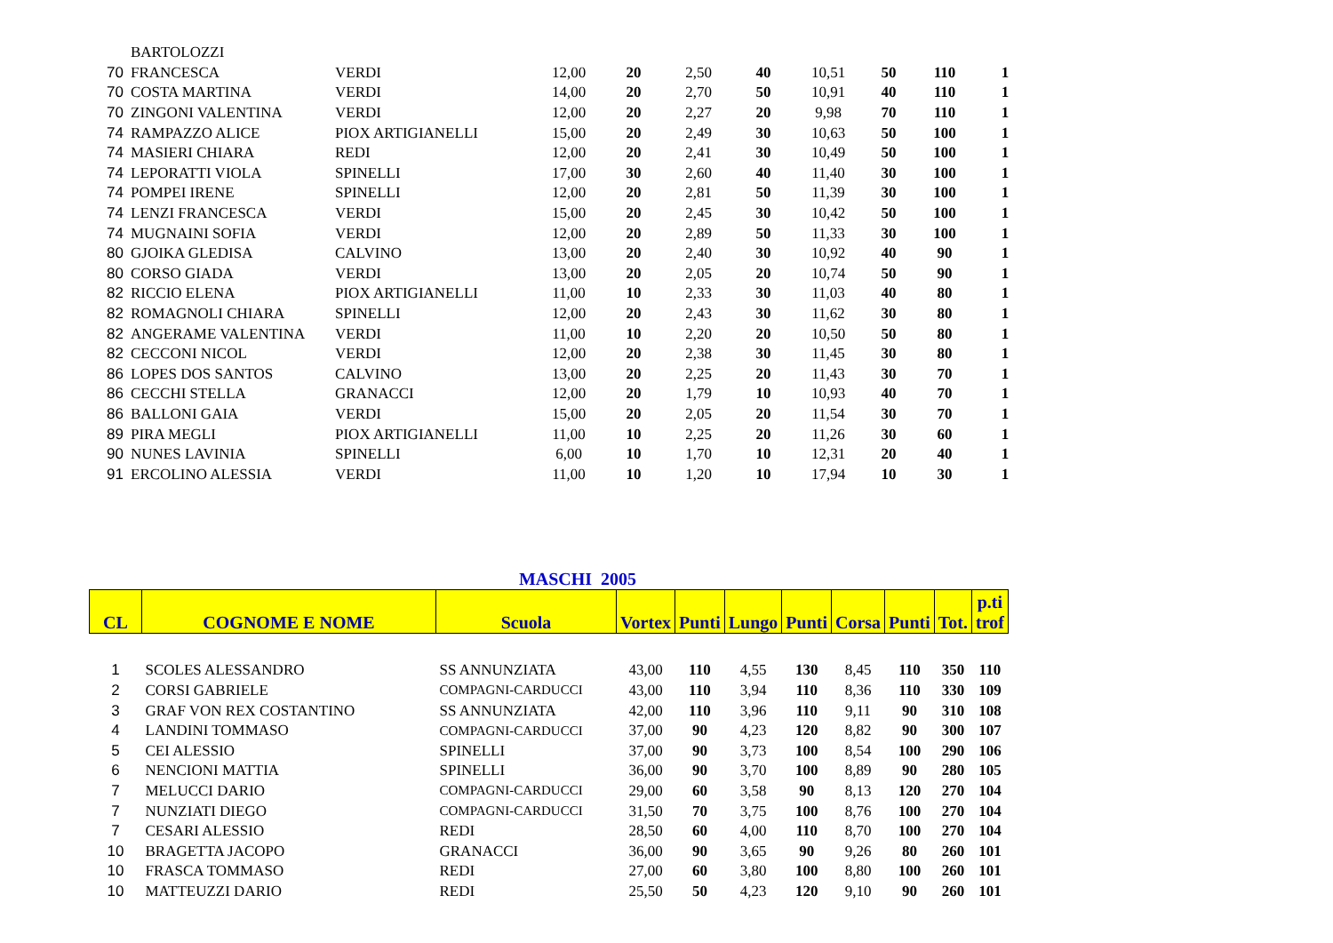| | BARTOLOZZI | | | | | | | | | |
| 70 | FRANCESCA | VERDI | 12,00 | 20 | 2,50 | 40 | 10,51 | 50 | 110 | 1 |
| 70 | COSTA MARTINA | VERDI | 14,00 | 20 | 2,70 | 50 | 10,91 | 40 | 110 | 1 |
| 70 | ZINGONI VALENTINA | VERDI | 12,00 | 20 | 2,27 | 20 | 9,98 | 70 | 110 | 1 |
| 74 | RAMPAZZO ALICE | PIOX ARTIGIANELLI | 15,00 | 20 | 2,49 | 30 | 10,63 | 50 | 100 | 1 |
| 74 | MASIERI CHIARA | REDI | 12,00 | 20 | 2,41 | 30 | 10,49 | 50 | 100 | 1 |
| 74 | LEPORATTI VIOLA | SPINELLI | 17,00 | 30 | 2,60 | 40 | 11,40 | 30 | 100 | 1 |
| 74 | POMPEI IRENE | SPINELLI | 12,00 | 20 | 2,81 | 50 | 11,39 | 30 | 100 | 1 |
| 74 | LENZI FRANCESCA | VERDI | 15,00 | 20 | 2,45 | 30 | 10,42 | 50 | 100 | 1 |
| 74 | MUGNAINI SOFIA | VERDI | 12,00 | 20 | 2,89 | 50 | 11,33 | 30 | 100 | 1 |
| 80 | GJOIKA GLEDISA | CALVINO | 13,00 | 20 | 2,40 | 30 | 10,92 | 40 | 90 | 1 |
| 80 | CORSO GIADA | VERDI | 13,00 | 20 | 2,05 | 20 | 10,74 | 50 | 90 | 1 |
| 82 | RICCIO ELENA | PIOX ARTIGIANELLI | 11,00 | 10 | 2,33 | 30 | 11,03 | 40 | 80 | 1 |
| 82 | ROMAGNOLI CHIARA | SPINELLI | 12,00 | 20 | 2,43 | 30 | 11,62 | 30 | 80 | 1 |
| 82 | ANGERAME VALENTINA | VERDI | 11,00 | 10 | 2,20 | 20 | 10,50 | 50 | 80 | 1 |
| 82 | CECCONI NICOL | VERDI | 12,00 | 20 | 2,38 | 30 | 11,45 | 30 | 80 | 1 |
| 86 | LOPES DOS SANTOS | CALVINO | 13,00 | 20 | 2,25 | 20 | 11,43 | 30 | 70 | 1 |
| 86 | CECCHI STELLA | GRANACCI | 12,00 | 20 | 1,79 | 10 | 10,93 | 40 | 70 | 1 |
| 86 | BALLONI GAIA | VERDI | 15,00 | 20 | 2,05 | 20 | 11,54 | 30 | 70 | 1 |
| 89 | PIRA MEGLI | PIOX ARTIGIANELLI | 11,00 | 10 | 2,25 | 20 | 11,26 | 30 | 60 | 1 |
| 90 | NUNES LAVINIA | SPINELLI | 6,00 | 10 | 1,70 | 10 | 12,31 | 20 | 40 | 1 |
| 91 | ERCOLINO ALESSIA | VERDI | 11,00 | 10 | 1,20 | 10 | 17,94 | 10 | 30 | 1 |
MASCHI 2005
| CL | COGNOME E NOME | Scuola | Vortex | Punti | Lungo | Punti | Corsa | Punti | Tot. | p.ti trof |
| --- | --- | --- | --- | --- | --- | --- | --- | --- | --- | --- |
| 1 | SCOLES ALESSANDRO | SS ANNUNZIATA | 43,00 | 110 | 4,55 | 130 | 8,45 | 110 | 350 | 110 |
| 2 | CORSI GABRIELE | COMPAGNI-CARDUCCI | 43,00 | 110 | 3,94 | 110 | 8,36 | 110 | 330 | 109 |
| 3 | GRAF VON REX COSTANTINO | SS ANNUNZIATA | 42,00 | 110 | 3,96 | 110 | 9,11 | 90 | 310 | 108 |
| 4 | LANDINI TOMMASO | COMPAGNI-CARDUCCI | 37,00 | 90 | 4,23 | 120 | 8,82 | 90 | 300 | 107 |
| 5 | CEI ALESSIO | SPINELLI | 37,00 | 90 | 3,73 | 100 | 8,54 | 100 | 290 | 106 |
| 6 | NENCIONI MATTIA | SPINELLI | 36,00 | 90 | 3,70 | 100 | 8,89 | 90 | 280 | 105 |
| 7 | MELUCCI DARIO | COMPAGNI-CARDUCCI | 29,00 | 60 | 3,58 | 90 | 8,13 | 120 | 270 | 104 |
| 7 | NUNZIATI DIEGO | COMPAGNI-CARDUCCI | 31,50 | 70 | 3,75 | 100 | 8,76 | 100 | 270 | 104 |
| 7 | CESARI ALESSIO | REDI | 28,50 | 60 | 4,00 | 110 | 8,70 | 100 | 270 | 104 |
| 10 | BRAGETTA JACOPO | GRANACCI | 36,00 | 90 | 3,65 | 90 | 9,26 | 80 | 260 | 101 |
| 10 | FRASCA TOMMASO | REDI | 27,00 | 60 | 3,80 | 100 | 8,80 | 100 | 260 | 101 |
| 10 | MATTEUZZI DARIO | REDI | 25,50 | 50 | 4,23 | 120 | 9,10 | 90 | 260 | 101 |